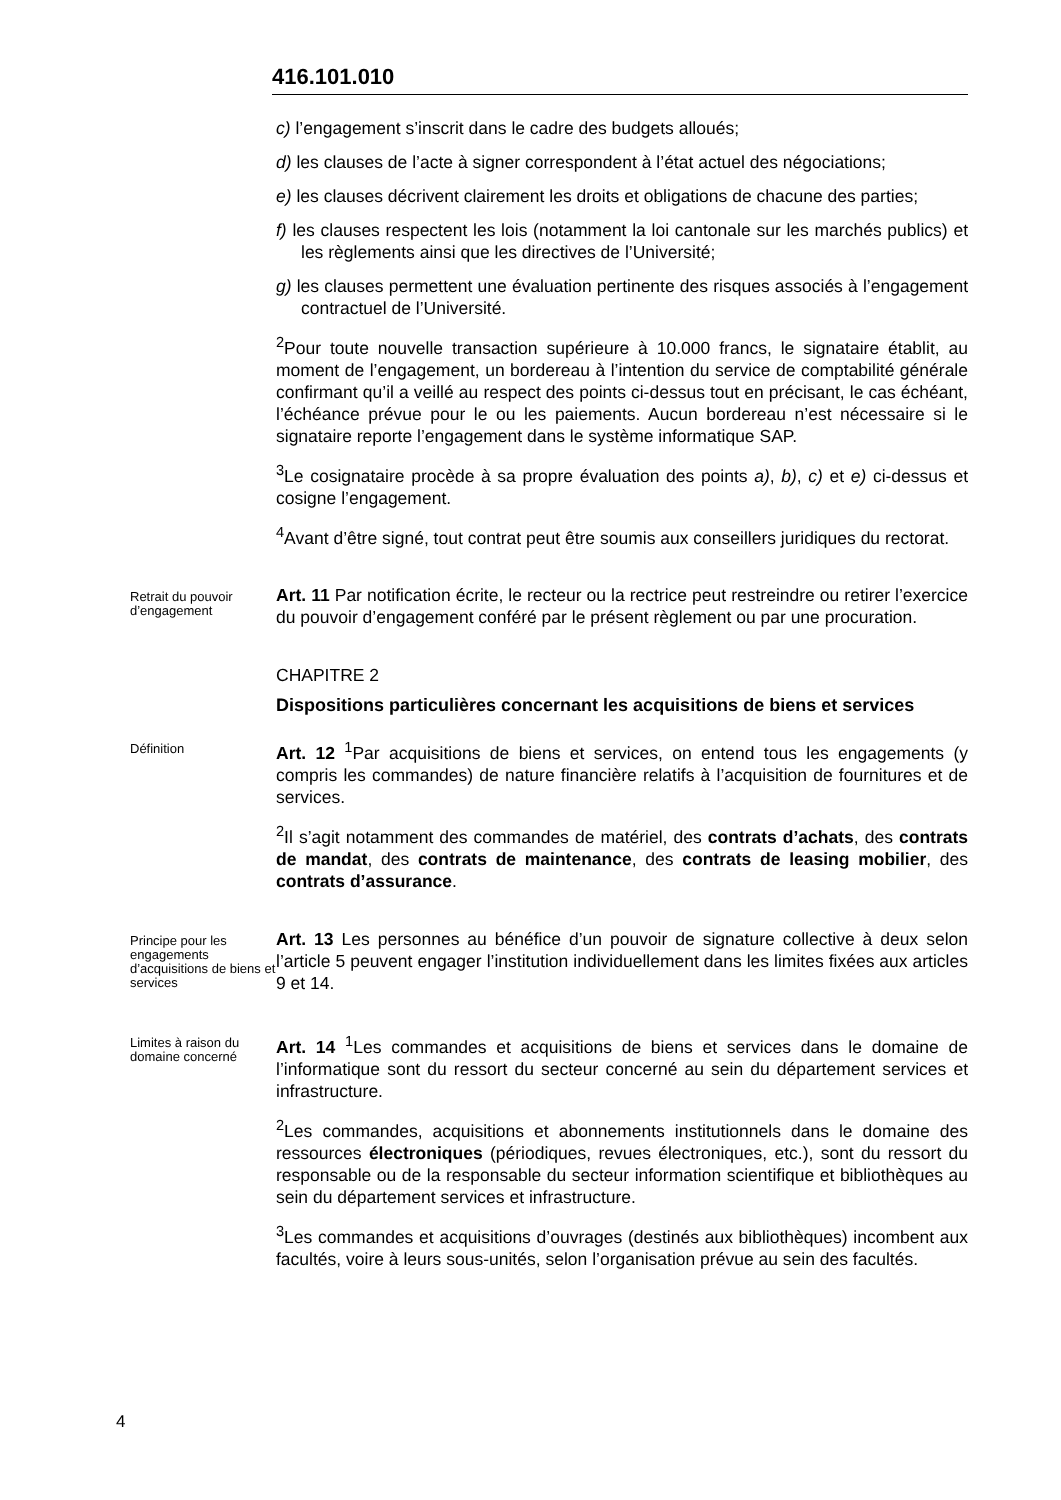416.101.010
c) l’engagement s’inscrit dans le cadre des budgets alloués;
d) les clauses de l’acte à signer correspondent à l’état actuel des négociations;
e) les clauses décrivent clairement les droits et obligations de chacune des parties;
f) les clauses respectent les lois (notamment la loi cantonale sur les marchés publics) et les règlements ainsi que les directives de l’Université;
g) les clauses permettent une évaluation pertinente des risques associés à l’engagement contractuel de l’Université.
<sup>2</sup> Pour toute nouvelle transaction supérieure à 10.000 francs, le signataire établit, au moment de l’engagement, un bordereau à l’intention du service de comptabilité générale confirmant qu’il a veillé au respect des points ci-dessus tout en précisant, le cas échéant, l’échéance prévue pour le ou les paiements. Aucun bordereau n’est nécessaire si le signataire reporte l’engagement dans le système informatique SAP.
<sup>3</sup> Le cosignataire procède à sa propre évaluation des points a), b), c) et e) ci-dessus et cosigne l’engagement.
<sup>4</sup> Avant d’être signé, tout contrat peut être soumis aux conseillers juridiques du rectorat.
Retrait du pouvoir d’engagement
Art. 11 Par notification écrite, le recteur ou la rectrice peut restreindre ou retirer l’exercice du pouvoir d’engagement conféré par le présent règlement ou par une procuration.
CHAPITRE 2
Dispositions particulières concernant les acquisitions de biens et services
Définition
Art. 12 <sup>1</sup>Par acquisitions de biens et services, on entend tous les engagements (y compris les commandes) de nature financière relatifs à l’acquisition de fournitures et de services.
<sup>2</sup> Il s’agit notamment des commandes de matériel, des contrats d’achats, des contrats de mandat, des contrats de maintenance, des contrats de leasing mobilier, des contrats d’assurance.
Principe pour les engagements d’acquisitions de biens et services
Art. 13 Les personnes au bénéfice d’un pouvoir de signature collective à deux selon l’article 5 peuvent engager l’institution individuellement dans les limites fixées aux articles 9 et 14.
Limites à raison du domaine concerné
Art. 14 <sup>1</sup>Les commandes et acquisitions de biens et services dans le domaine de l’informatique sont du ressort du secteur concerné au sein du département services et infrastructure.
<sup>2</sup> Les commandes, acquisitions et abonnements institutionnels dans le domaine des ressources électroniques (périodiques, revues électroniques, etc.), sont du ressort du responsable ou de la responsable du secteur information scientifique et bibliothèques au sein du département services et infrastructure.
<sup>3</sup> Les commandes et acquisitions d’ouvrages (destinés aux bibliothèques) incombent aux facultés, voire à leurs sous-unités, selon l’organisation prévue au sein des facultés.
4